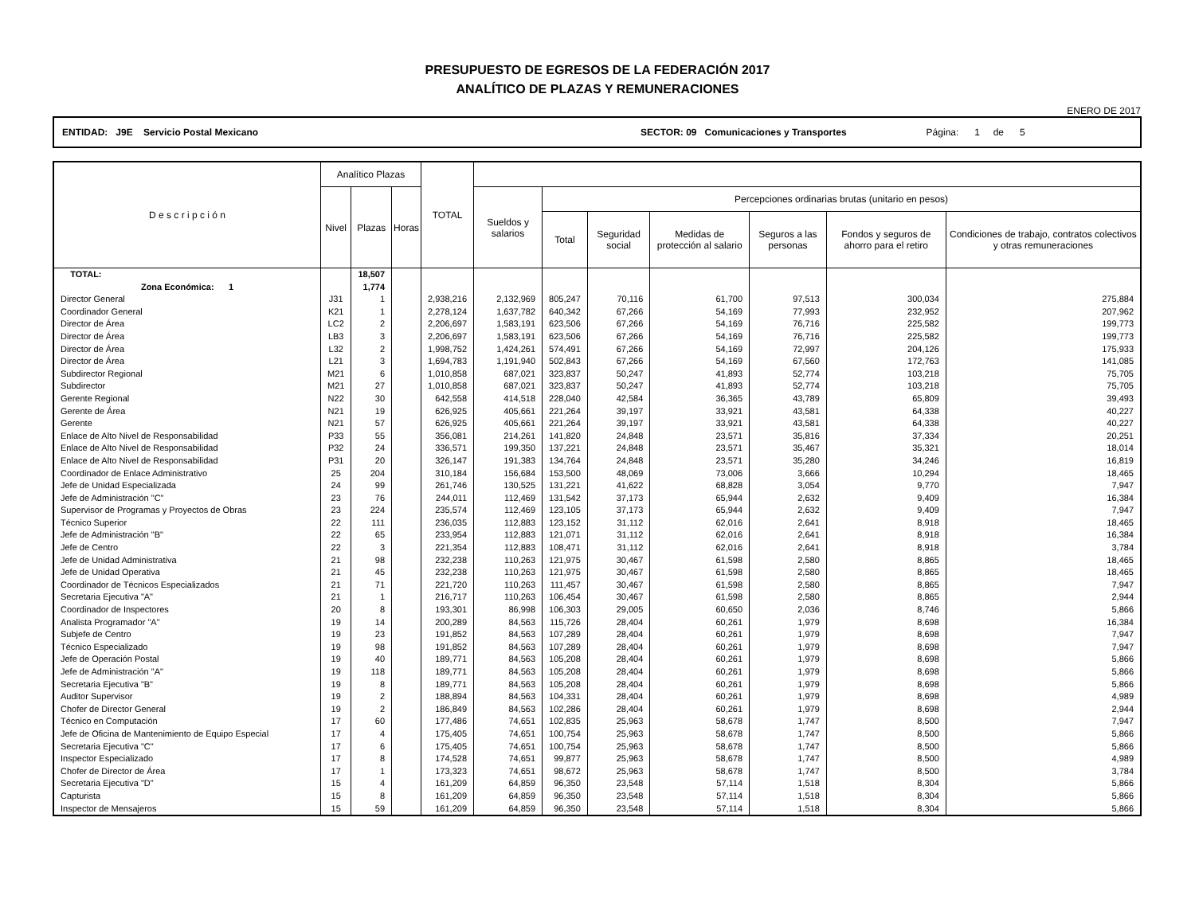PRESUPUESTO DE EGRESOS DE LA FEDERACIÓN 2017
ANALÍTICO DE PLAZAS Y REMUNERACIONES
ENERO DE 2017
ENTIDAD: J9E Servicio Postal Mexicano SECTOR: 09 Comunicaciones y Transportes Página: 1 de 5
| D e s c r i p c i ó n | Analítico Plazas | | | TOTAL | | | | | | | |
| --- | --- | --- | --- | --- | --- | --- | --- | --- | --- | --- | --- |
| | Nivel | Plazas | Horas | | Sueldos y salarios | Percepciones ordinarias brutas (unitario en pesos) | | | | | |
| | | | | | | Total | Seguridad social | Medidas de protección al salario | Seguros a las personas | Fondos y seguros de ahorro para el retiro | Condiciones de trabajo, contratos colectivos y otras remuneraciones |
| TOTAL: | | 18,507 | | | | | | | | | |
| Zona Económica: 1 | | 1,774 | | | | | | | | | |
| Director General | J31 | 1 | | 2,938,216 | 2,132,969 | 805,247 | 70,116 | 61,700 | 97,513 | 300,034 | 275,884 |
| Coordinador General | K21 | 1 | | 2,278,124 | 1,637,782 | 640,342 | 67,266 | 54,169 | 77,993 | 232,952 | 207,962 |
| Director de Área | LC2 | 2 | | 2,206,697 | 1,583,191 | 623,506 | 67,266 | 54,169 | 76,716 | 225,582 | 199,773 |
| Director de Área | LB3 | 3 | | 2,206,697 | 1,583,191 | 623,506 | 67,266 | 54,169 | 76,716 | 225,582 | 199,773 |
| Director de Área | L32 | 2 | | 1,998,752 | 1,424,261 | 574,491 | 67,266 | 54,169 | 72,997 | 204,126 | 175,933 |
| Director de Área | L21 | 3 | | 1,694,783 | 1,191,940 | 502,843 | 67,266 | 54,169 | 67,560 | 172,763 | 141,085 |
| Subdirector Regional | M21 | 6 | | 1,010,858 | 687,021 | 323,837 | 50,247 | 41,893 | 52,774 | 103,218 | 75,705 |
| Subdirector | M21 | 27 | | 1,010,858 | 687,021 | 323,837 | 50,247 | 41,893 | 52,774 | 103,218 | 75,705 |
| Gerente Regional | N22 | 30 | | 642,558 | 414,518 | 228,040 | 42,584 | 36,365 | 43,789 | 65,809 | 39,493 |
| Gerente de Área | N21 | 19 | | 626,925 | 405,661 | 221,264 | 39,197 | 33,921 | 43,581 | 64,338 | 40,227 |
| Gerente | N21 | 57 | | 626,925 | 405,661 | 221,264 | 39,197 | 33,921 | 43,581 | 64,338 | 40,227 |
| Enlace de Alto Nivel de Responsabilidad | P33 | 55 | | 356,081 | 214,261 | 141,820 | 24,848 | 23,571 | 35,816 | 37,334 | 20,251 |
| Enlace de Alto Nivel de Responsabilidad | P32 | 24 | | 336,571 | 199,350 | 137,221 | 24,848 | 23,571 | 35,467 | 35,321 | 18,014 |
| Enlace de Alto Nivel de Responsabilidad | P31 | 20 | | 326,147 | 191,383 | 134,764 | 24,848 | 23,571 | 35,280 | 34,246 | 16,819 |
| Coordinador de Enlace Administrativo | 25 | 204 | | 310,184 | 156,684 | 153,500 | 48,069 | 73,006 | 3,666 | 10,294 | 18,465 |
| Jefe de Unidad Especializada | 24 | 99 | | 261,746 | 130,525 | 131,221 | 41,622 | 68,828 | 3,054 | 9,770 | 7,947 |
| Jefe de Administración "C" | 23 | 76 | | 244,011 | 112,469 | 131,542 | 37,173 | 65,944 | 2,632 | 9,409 | 16,384 |
| Supervisor de Programas y Proyectos de Obras | 23 | 224 | | 235,574 | 112,469 | 123,105 | 37,173 | 65,944 | 2,632 | 9,409 | 7,947 |
| Técnico Superior | 22 | 111 | | 236,035 | 112,883 | 123,152 | 31,112 | 62,016 | 2,641 | 8,918 | 18,465 |
| Jefe de Administración "B" | 22 | 65 | | 233,954 | 112,883 | 121,071 | 31,112 | 62,016 | 2,641 | 8,918 | 16,384 |
| Jefe de Centro | 22 | 3 | | 221,354 | 112,883 | 108,471 | 31,112 | 62,016 | 2,641 | 8,918 | 3,784 |
| Jefe de Unidad Administrativa | 21 | 98 | | 232,238 | 110,263 | 121,975 | 30,467 | 61,598 | 2,580 | 8,865 | 18,465 |
| Jefe de Unidad Operativa | 21 | 45 | | 232,238 | 110,263 | 121,975 | 30,467 | 61,598 | 2,580 | 8,865 | 18,465 |
| Coordinador de Técnicos Especializados | 21 | 71 | | 221,720 | 110,263 | 111,457 | 30,467 | 61,598 | 2,580 | 8,865 | 7,947 |
| Secretaria Ejecutiva "A" | 21 | 1 | | 216,717 | 110,263 | 106,454 | 30,467 | 61,598 | 2,580 | 8,865 | 2,944 |
| Coordinador de Inspectores | 20 | 8 | | 193,301 | 86,998 | 106,303 | 29,005 | 60,650 | 2,036 | 8,746 | 5,866 |
| Analista Programador "A" | 19 | 14 | | 200,289 | 84,563 | 115,726 | 28,404 | 60,261 | 1,979 | 8,698 | 16,384 |
| Subjefe de Centro | 19 | 23 | | 191,852 | 84,563 | 107,289 | 28,404 | 60,261 | 1,979 | 8,698 | 7,947 |
| Técnico Especializado | 19 | 98 | | 191,852 | 84,563 | 107,289 | 28,404 | 60,261 | 1,979 | 8,698 | 7,947 |
| Jefe de Operación Postal | 19 | 40 | | 189,771 | 84,563 | 105,208 | 28,404 | 60,261 | 1,979 | 8,698 | 5,866 |
| Jefe de Administración "A" | 19 | 118 | | 189,771 | 84,563 | 105,208 | 28,404 | 60,261 | 1,979 | 8,698 | 5,866 |
| Secretaria Ejecutiva "B" | 19 | 8 | | 189,771 | 84,563 | 105,208 | 28,404 | 60,261 | 1,979 | 8,698 | 5,866 |
| Auditor Supervisor | 19 | 2 | | 188,894 | 84,563 | 104,331 | 28,404 | 60,261 | 1,979 | 8,698 | 4,989 |
| Chofer de Director General | 19 | 2 | | 186,849 | 84,563 | 102,286 | 28,404 | 60,261 | 1,979 | 8,698 | 2,944 |
| Técnico en Computación | 17 | 60 | | 177,486 | 74,651 | 102,835 | 25,963 | 58,678 | 1,747 | 8,500 | 7,947 |
| Jefe de Oficina de Mantenimiento de Equipo Especial | 17 | 4 | | 175,405 | 74,651 | 100,754 | 25,963 | 58,678 | 1,747 | 8,500 | 5,866 |
| Secretaria Ejecutiva "C" | 17 | 6 | | 175,405 | 74,651 | 100,754 | 25,963 | 58,678 | 1,747 | 8,500 | 5,866 |
| Inspector Especializado | 17 | 8 | | 174,528 | 74,651 | 99,877 | 25,963 | 58,678 | 1,747 | 8,500 | 4,989 |
| Chofer de Director de Área | 17 | 1 | | 173,323 | 74,651 | 98,672 | 25,963 | 58,678 | 1,747 | 8,500 | 3,784 |
| Secretaria Ejecutiva "D" | 15 | 4 | | 161,209 | 64,859 | 96,350 | 23,548 | 57,114 | 1,518 | 8,304 | 5,866 |
| Capturista | 15 | 8 | | 161,209 | 64,859 | 96,350 | 23,548 | 57,114 | 1,518 | 8,304 | 5,866 |
| Inspector de Mensajeros | 15 | 59 | | 161,209 | 64,859 | 96,350 | 23,548 | 57,114 | 1,518 | 8,304 | 5,866 |